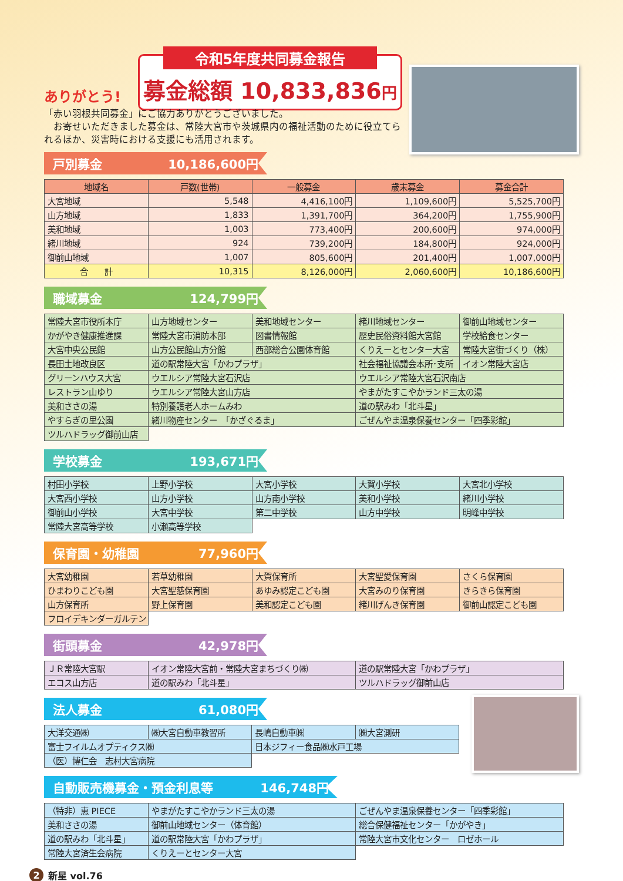ありがとう!
令和5年度共同募金報告
募金総額 10,833,836円
「赤い羽根共同募金」にご協力ありがとうございました。
　お寄せいただきました募金は、常陸大宮市や茨城県内の福祉活動のために役立てられるほか、災害時における支援にも活用されます。
戸別募金 10,186,600円
| 地域名 | 戸数(世帯) | 一般募金 | 歳末募金 | 募金合計 |
| --- | --- | --- | --- | --- |
| 大宮地域 | 5,548 | 4,416,100円 | 1,109,600円 | 5,525,700円 |
| 山方地域 | 1,833 | 1,391,700円 | 364,200円 | 1,755,900円 |
| 美和地域 | 1,003 | 773,400円 | 200,600円 | 974,000円 |
| 緒川地域 | 924 | 739,200円 | 184,800円 | 924,000円 |
| 御前山地域 | 1,007 | 805,600円 | 201,400円 | 1,007,000円 |
| 合 計 | 10,315 | 8,126,000円 | 2,060,600円 | 10,186,600円 |
職域募金 124,799円
| 常陸大宮市役所本庁 | 山方地域センター | 美和地域センター | 緒川地域センター | 御前山地域センター |
| かがやき健康推進課 | 常陸大宮市消防本部 | 図書情報館 | 歴史民俗資料館大宮館 | 学校給食センター |
| 大宮中央公民館 | 山方公民館山方分館 | 西部総合公園体育館 | くりえーとセンター大宮 | 常陸大宮街づくり（株） |
| 長田土地改良区 | 道の駅常陸大宮「かわプラザ」 | | 社会福祉協議会本所･支所 | イオン常陸大宮店 |
| グリーンハウス大宮 | ウエルシア常陸大宮石沢店 | | ウエルシア常陸大宮石沢南店 | |
| レストラン山ゆり | ウエルシア常陸大宮山方店 | | やまがたすこやかランド三太の湯 | |
| 美和ささの湯 | 特別養護老人ホームみわ | | 道の駅みわ「北斗星」 | |
| やすらぎの里公園 | 緒川物産センター 「かざぐるま」 | | ごぜんやま温泉保養センター「四季彩館」 | |
| ツルハドラッグ御前山店 | | | | |
学校募金 193,671円
| 村田小学校 | 上野小学校 | 大宮小学校 | 大賀小学校 | 大宮北小学校 |
| 大宮西小学校 | 山方小学校 | 山方南小学校 | 美和小学校 | 緒川小学校 |
| 御前山小学校 | 大宮中学校 | 第二中学校 | 山方中学校 | 明峰中学校 |
| 常陸大宮高等学校 | 小瀬高等学校 | | | |
保育園・幼稚園 77,960円
| 大宮幼稚園 | 若草幼稚園 | 大賀保育所 | 大宮聖愛保育園 | さくら保育園 |
| ひまわりこども園 | 大宮聖慈保育園 | あゆみ認定こども園 | 大宮みのり保育園 | きらきら保育園 |
| 山方保育所 | 野上保育園 | 美和認定こども園 | 緒川げんき保育園 | 御前山認定こども園 |
| フロイデキンダーガルテン | | | | |
街頭募金 42,978円
| ＪＲ常陸大宮駅 | イオン常陸大宮前・常陸大宮まちづくり㈱ | 道の駅常陸大宮「かわプラザ」 |
| エコス山方店 | 道の駅みわ「北斗星」 | ツルハドラッグ御前山店 |
法人募金 61,080円
| 大洋交通㈱ | ㈱大宮自動車教習所 | 長嶋自動車㈱ | ㈱大宮測研 |
| 富士フイルムオプティクス㈱ | | 日本ジフィー食品㈱水戸工場 | |
| （医）博仁会 志村大宮病院 | | | |
自動販売機募金・預金利息等 146,748円
| （特非）恵 PIECE | やまがたすこやかランド三太の湯 | ごぜんやま温泉保養センター「四季彩館」 |
| 美和ささの湯 | 御前山地域センター（体育館） | 総合保健福祉センター「かがやき」 |
| 道の駅みわ「北斗星」 | 道の駅常陸大宮「かわプラザ」 | 常陸大宮市文化センター ロゼホール |
| 常陸大宮済生会病院 | くりえーとセンター大宮 | |
2 新星 vol.76